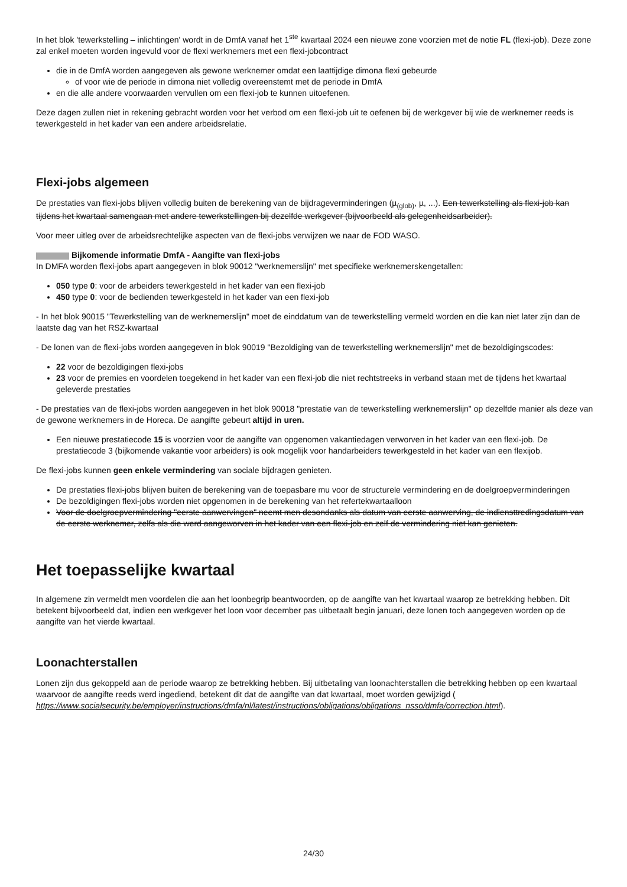In het blok 'tewerkstelling – inlichtingen' wordt in de DmfA vanaf het 1<sup>ste</sup> kwartaal 2024 een nieuwe zone voorzien met de notie FL (flexi-job). Deze zone zal enkel moeten worden ingevuld voor de flexi werknemers met een flexi-jobcontract
die in de DmfA worden aangegeven als gewone werknemer omdat een laattijdige dimona flexi gebeurde
of voor wie de periode in dimona niet volledig overeenstemt met de periode in DmfA
en die alle andere voorwaarden vervullen om een flexi-job te kunnen uitoefenen.
Deze dagen zullen niet in rekening gebracht worden voor het verbod om een flexi-job uit te oefenen bij de werkgever bij wie de werknemer reeds is tewerkgesteld in het kader van een andere arbeidsrelatie.
Flexi-jobs algemeen
De prestaties van flexi-jobs blijven volledig buiten de berekening van de bijdrageverminderingen (µ<sub>(glob)</sub>, µ, ...). Een tewerkstelling als flexi-job kan tijdens het kwartaal samengaan met andere tewerkstellingen bij dezelfde werkgever (bijvoorbeeld als gelegenheidsarbeider).
Voor meer uitleg over de arbeidsrechtelijke aspecten van de flexi-jobs verwijzen we naar de FOD WASO.
Bijkomende informatie DmfA - Aangifte van flexi-jobs
In DMFA worden flexi-jobs apart aangegeven in blok 90012 "werknemerslijn" met specifieke werknemerskengetallen:
050 type 0: voor de arbeiders tewerkgesteld in het kader van een flexi-job
450 type 0: voor de bedienden tewerkgesteld in het kader van een flexi-job
- In het blok 90015 "Tewerkstelling van de werknemerslijn" moet de einddatum van de tewerkstelling vermeld worden en die kan niet later zijn dan de laatste dag van het RSZ-kwartaal
- De lonen van de flexi-jobs worden aangegeven in blok 90019 "Bezoldiging van de tewerkstelling werknemerslijn" met de bezoldigingscodes:
22 voor de bezoldigingen flexi-jobs
23 voor de premies en voordelen toegekend in het kader van een flexi-job die niet rechtstreeks in verband staan met de tijdens het kwartaal geleverde prestaties
- De prestaties van de flexi-jobs worden aangegeven in het blok 90018 "prestatie van de tewerkstelling werknemerslijn" op dezelfde manier als deze van de gewone werknemers in de Horeca. De aangifte gebeurt altijd in uren.
Een nieuwe prestatiecode 15 is voorzien voor de aangifte van opgenomen vakantiedagen verworven in het kader van een flexi-job. De prestatiecode 3 (bijkomende vakantie voor arbeiders) is ook mogelijk voor handarbeiders tewerkgesteld in het kader van een flexijob.
De flexi-jobs kunnen geen enkele vermindering van sociale bijdragen genieten.
De prestaties flexi-jobs blijven buiten de berekening van de toepasbare mu voor de structurele vermindering en de doelgroepverminderingen
De bezoldigingen flexi-jobs worden niet opgenomen in de berekening van het refertekwartaalloon
Voor de doelgroepvermindering "eerste aanwervingen" neemt men desondanks als datum van eerste aanwerving, de indiensttredingsdatum van de eerste werknemer, zelfs als die werd aangeworven in het kader van een flexi-job en zelf de vermindering niet kan genieten.
Het toepasselijke kwartaal
In algemene zin vermeldt men voordelen die aan het loonbegrip beantwoorden, op de aangifte van het kwartaal waarop ze betrekking hebben. Dit betekent bijvoorbeeld dat, indien een werkgever het loon voor december pas uitbetaalt begin januari, deze lonen toch aangegeven worden op de aangifte van het vierde kwartaal.
Loonachterstallen
Lonen zijn dus gekoppeld aan de periode waarop ze betrekking hebben. Bij uitbetaling van loonachterstallen die betrekking hebben op een kwartaal waarvoor de aangifte reeds werd ingediend, betekent dit dat de aangifte van dat kwartaal, moet worden gewijzigd ( https://www.socialsecurity.be/employer/instructions/dmfa/nl/latest/instructions/obligations/obligations_nsso/dmfa/correction.html).
24/30